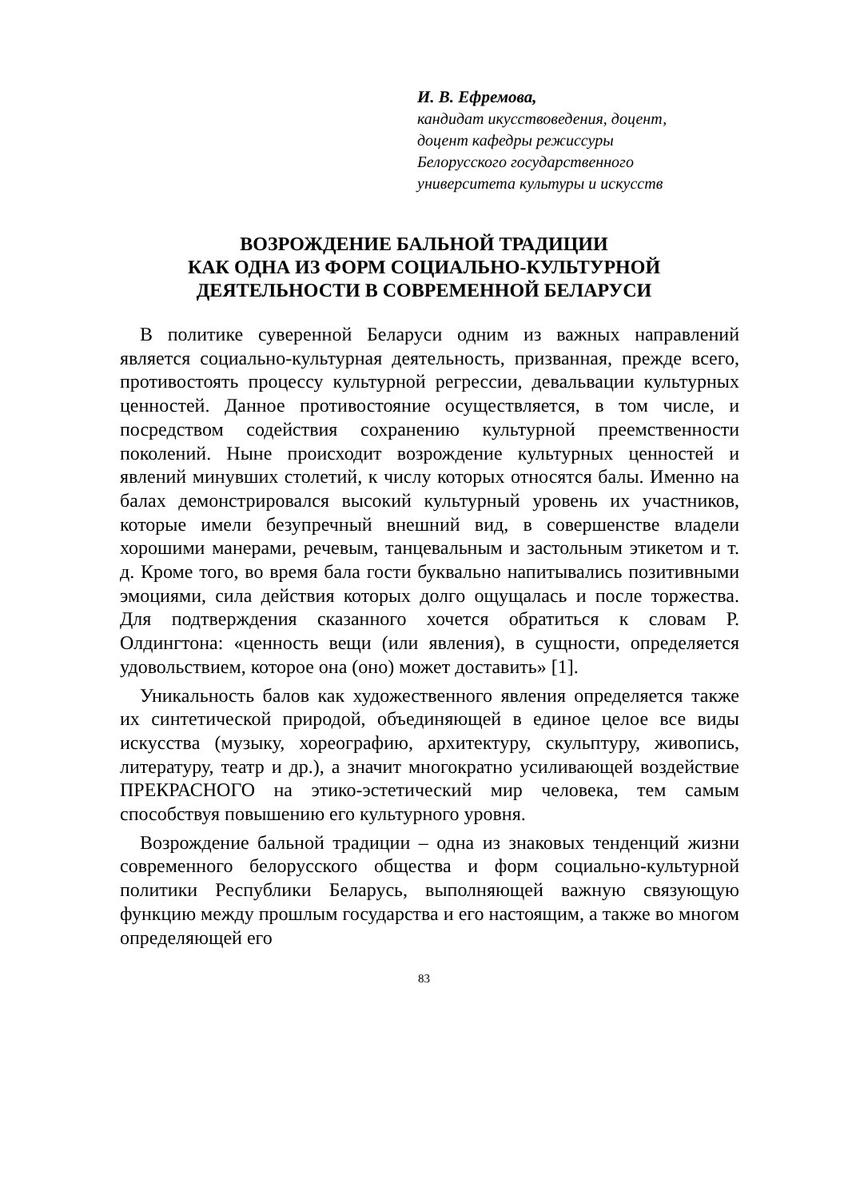И. В. Ефремова,
кандидат икусствоведения, доцент,
доцент кафедры режиссуры
Белорусского государственного
университета культуры и искусств
ВОЗРОЖДЕНИЕ БАЛЬНОЙ ТРАДИЦИИ
КАК ОДНА ИЗ ФОРМ СОЦИАЛЬНО-КУЛЬТУРНОЙ
ДЕЯТЕЛЬНОСТИ В СОВРЕМЕННОЙ БЕЛАРУСИ
В политике суверенной Беларуси одним из важных направлений является социально-культурная деятельность, призванная, прежде всего, противостоять процессу культурной регрессии, девальвации культурных ценностей. Данное противостояние осуществляется, в том числе, и посредством содействия сохранению культурной преемственности поколений. Ныне происходит возрождение культурных ценностей и явлений минувших столетий, к числу которых относятся балы. Именно на балах демонстрировался высокий культурный уровень их участников, которые имели безупречный внешний вид, в совершенстве владели хорошими манерами, речевым, танцевальным и застольным этикетом и т. д. Кроме того, во время бала гости буквально напитывались позитивными эмоциями, сила действия которых долго ощущалась и после торжества. Для подтверждения сказанного хочется обратиться к словам Р. Олдингтона: «ценность вещи (или явления), в сущности, определяется удовольствием, которое она (оно) может доставить» [1].
Уникальность балов как художественного явления определяется также их синтетической природой, объединяющей в единое целое все виды искусства (музыку, хореографию, архитектуру, скульптуру, живопись, литературу, театр и др.), а значит многократно усиливающей воздействие ПРЕКРАСНОГО на этико-эстетический мир человека, тем самым способствуя повышению его культурного уровня.
Возрождение бальной традиции – одна из знаковых тенденций жизни современного белорусского общества и форм социально-культурной политики Республики Беларусь, выполняющей важную связующую функцию между прошлым государства и его настоящим, а также во многом определяющей его
83